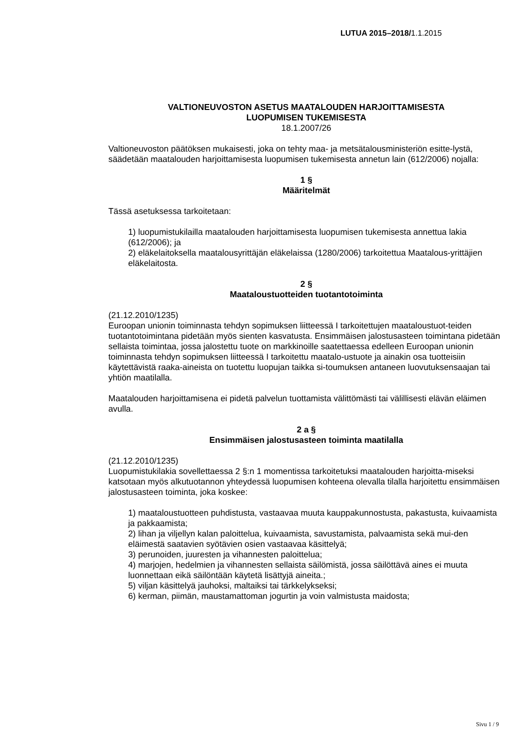LUTUA 2015–2018/1.1.2015
VALTIONEUVOSTON ASETUS MAATALOUDEN HARJOITTAMISESTA
LUOPUMISEN TUKEMISESTA
18.1.2007/26
Valtioneuvoston päätöksen mukaisesti, joka on tehty maa- ja metsätalousministeriön esitte-lystä, säädetään maatalouden harjoittamisesta luopumisen tukemisesta annetun lain (612/2006) nojalla:
1 §
Määritelmät
Tässä asetuksessa tarkoitetaan:
1) luopumistukilailla maatalouden harjoittamisesta luopumisen tukemisesta annettua lakia (612/2006); ja
2) eläkelaitoksella maatalousyrittäjän eläkelaissa (1280/2006) tarkoitettua Maatalous-yrittäjien eläkelaitosta.
2 §
Maataloustuotteiden tuotantotoiminta
(21.12.2010/1235)
Euroopan unionin toiminnasta tehdyn sopimuksen liitteessä I tarkoitettujen maataloustuot-teiden tuotantotoimintana pidetään myös sienten kasvatusta. Ensimmäisen jalostusasteen toimintana pidetään sellaista toimintaa, jossa jalostettu tuote on markkinoille saatettaessa edelleen Euroopan unionin toiminnasta tehdyn sopimuksen liitteessä I tarkoitettu maatalo-ustuote ja ainakin osa tuotteisiin käytettävistä raaka-aineista on tuotettu luopujan taikka si-toumuksen antaneen luovutuksensaajan tai yhtiön maatilalla.
Maatalouden harjoittamisena ei pidetä palvelun tuottamista välittömästi tai välillisesti elävän eläimen avulla.
2 a §
Ensimmäisen jalostusasteen toiminta maatilalla
(21.12.2010/1235)
Luopumistukilakia sovellettaessa 2 §:n 1 momentissa tarkoitetuksi maatalouden harjoitta-miseksi katsotaan myös alkutuotannon yhteydessä luopumisen kohteena olevalla tilalla harjoitettu ensimmäisen jalostusasteen toiminta, joka koskee:
1) maataloustuotteen puhdistusta, vastaavaa muuta kauppakunnostusta, pakastusta, kuivaamista ja pakkaamista;
2) lihan ja viljellyn kalan paloittelua, kuivaamista, savustamista, palvaamista sekä mui-den eläimestä saatavien syötävien osien vastaavaa käsittelyä;
3) perunoiden, juuresten ja vihannesten paloittelua;
4) marjojen, hedelmien ja vihannesten sellaista säilömistä, jossa säilöttävä aines ei muuta luonnettaan eikä säilöntään käytetä lisättyjä aineita.;
5) viljan käsittelyä jauhoksi, maltaiksi tai tärkkelykseksi;
6) kerman, piimän, maustamattoman jogurtin ja voin valmistusta maidosta;
Sivu 1 / 9